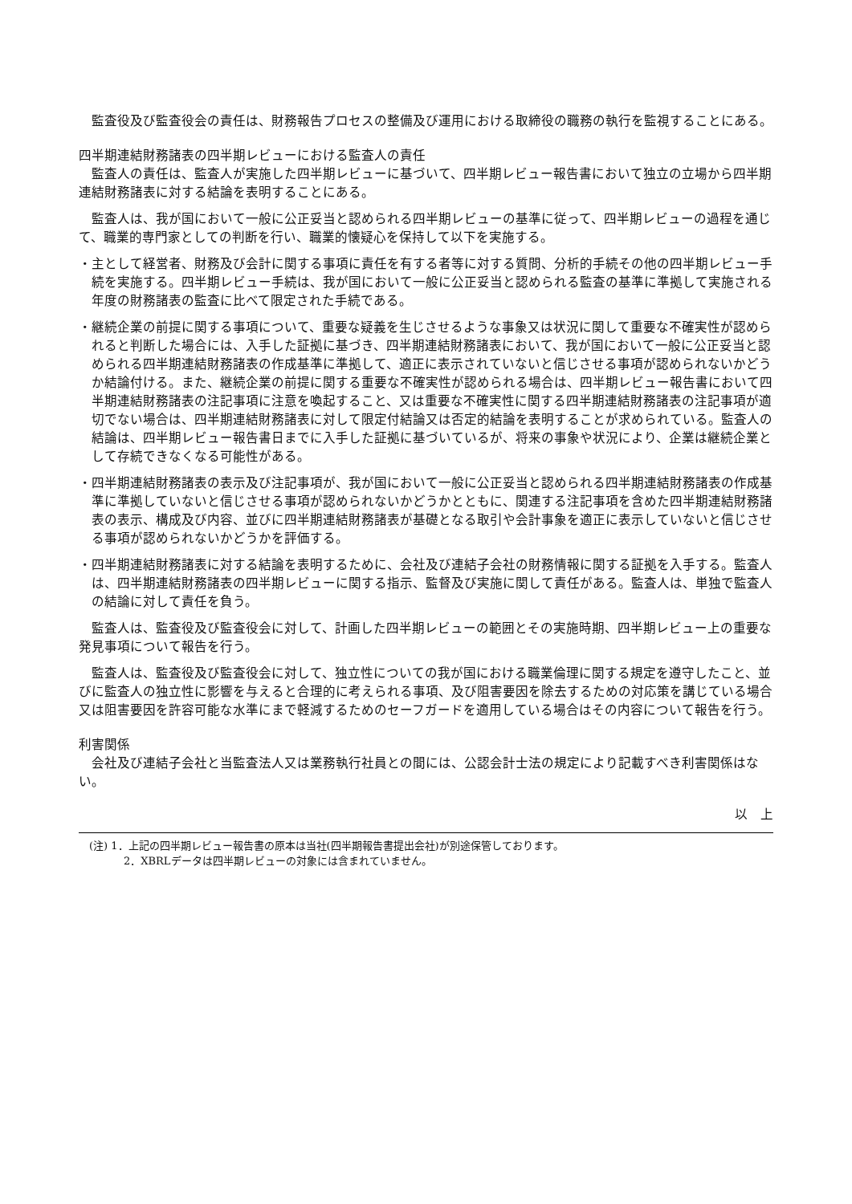監査役及び監査役会の責任は、財務報告プロセスの整備及び運用における取締役の職務の執行を監視することにある。
四半期連結財務諸表の四半期レビューにおける監査人の責任
監査人の責任は、監査人が実施した四半期レビューに基づいて、四半期レビュー報告書において独立の立場から四半期連結財務諸表に対する結論を表明することにある。
監査人は、我が国において一般に公正妥当と認められる四半期レビューの基準に従って、四半期レビューの過程を通じて、職業的専門家としての判断を行い、職業的懐疑心を保持して以下を実施する。
・主として経営者、財務及び会計に関する事項に責任を有する者等に対する質問、分析的手続その他の四半期レビュー手続を実施する。四半期レビュー手続は、我が国において一般に公正妥当と認められる監査の基準に準拠して実施される年度の財務諸表の監査に比べて限定された手続である。
・継続企業の前提に関する事項について、重要な疑義を生じさせるような事象又は状況に関して重要な不確実性が認められると判断した場合には、入手した証拠に基づき、四半期連結財務諸表において、我が国において一般に公正妥当と認められる四半期連結財務諸表の作成基準に準拠して、適正に表示されていないと信じさせる事項が認められないかどうか結論付ける。また、継続企業の前提に関する重要な不確実性が認められる場合は、四半期レビュー報告書において四半期連結財務諸表の注記事項に注意を喚起すること、又は重要な不確実性に関する四半期連結財務諸表の注記事項が適切でない場合は、四半期連結財務諸表に対して限定付結論又は否定的結論を表明することが求められている。監査人の結論は、四半期レビュー報告書日までに入手した証拠に基づいているが、将来の事象や状況により、企業は継続企業として存続できなくなる可能性がある。
・四半期連結財務諸表の表示及び注記事項が、我が国において一般に公正妥当と認められる四半期連結財務諸表の作成基準に準拠していないと信じさせる事項が認められないかどうかとともに、関連する注記事項を含めた四半期連結財務諸表の表示、構成及び内容、並びに四半期連結財務諸表が基礎となる取引や会計事象を適正に表示していないと信じさせる事項が認められないかどうかを評価する。
・四半期連結財務諸表に対する結論を表明するために、会社及び連結子会社の財務情報に関する証拠を入手する。監査人は、四半期連結財務諸表の四半期レビューに関する指示、監督及び実施に関して責任がある。監査人は、単独で監査人の結論に対して責任を負う。
監査人は、監査役及び監査役会に対して、計画した四半期レビューの範囲とその実施時期、四半期レビュー上の重要な発見事項について報告を行う。
監査人は、監査役及び監査役会に対して、独立性についての我が国における職業倫理に関する規定を遵守したこと、並びに監査人の独立性に影響を与えると合理的に考えられる事項、及び阻害要因を除去するための対応策を講じている場合又は阻害要因を許容可能な水準にまで軽減するためのセーフガードを適用している場合はその内容について報告を行う。
利害関係
会社及び連結子会社と当監査法人又は業務執行社員との間には、公認会計士法の規定により記載すべき利害関係はない。
以　上
　(注) 1．上記の四半期レビュー報告書の原本は当社(四半期報告書提出会社)が別途保管しております。
2．XBRLデータは四半期レビューの対象には含まれていません。